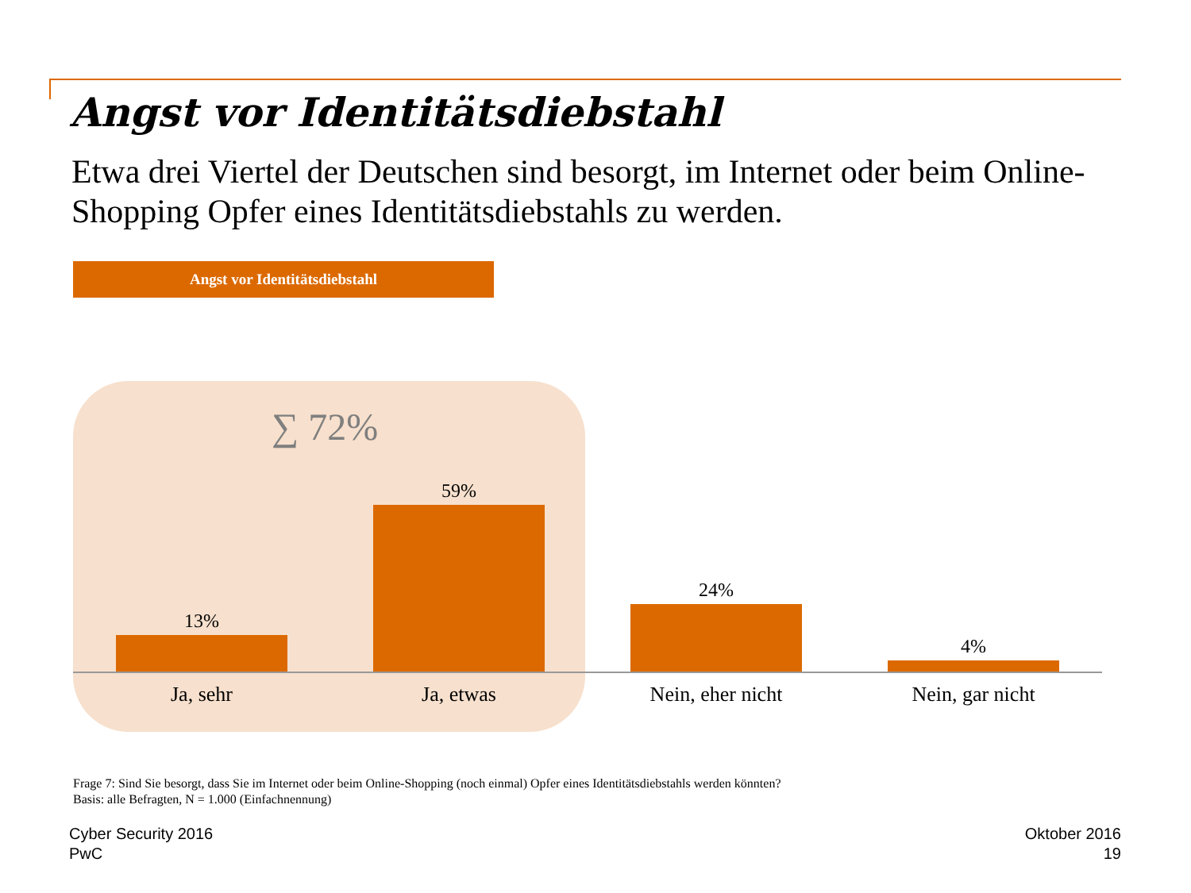Angst vor Identitätsdiebstahl
Etwa drei Viertel der Deutschen sind besorgt, im Internet oder beim Online-Shopping Opfer eines Identitätsdiebstahls zu werden.
Angst vor Identitätsdiebstahl
∑ 72%
13%
Ja, sehr
59%
Ja, etwas
24%
Nein, eher nicht
4%
Nein, gar nicht
Frage 7: Sind Sie besorgt, dass Sie im Internet oder beim Online-Shopping (noch einmal) Opfer eines Identitätsdiebstahls werden könnten?
Basis: alle Befragten, N = 1.000 (Einfachnennung)
Cyber Security 2016
PwC
Oktober 2016
19